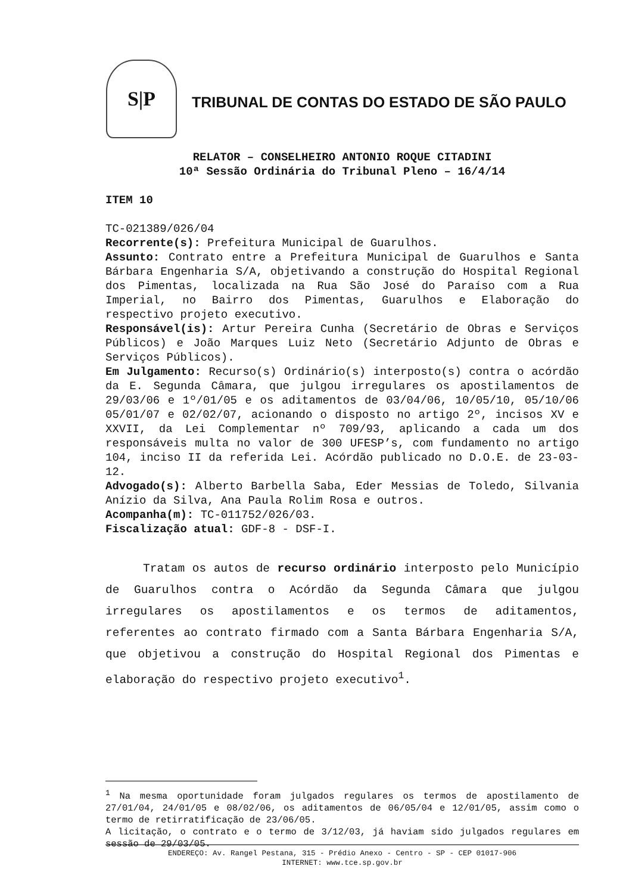S|P
TRIBUNAL DE CONTAS DO ESTADO DE SÃO PAULO
RELATOR – CONSELHEIRO ANTONIO ROQUE CITADINI
10ª Sessão Ordinária do Tribunal Pleno – 16/4/14
ITEM 10
TC-021389/026/04
Recorrente(s): Prefeitura Municipal de Guarulhos.
Assunto: Contrato entre a Prefeitura Municipal de Guarulhos e Santa Bárbara Engenharia S/A, objetivando a construção do Hospital Regional dos Pimentas, localizada na Rua São José do Paraíso com a Rua Imperial, no Bairro dos Pimentas, Guarulhos e Elaboração do respectivo projeto executivo.
Responsável(is): Artur Pereira Cunha (Secretário de Obras e Serviços Públicos) e João Marques Luiz Neto (Secretário Adjunto de Obras e Serviços Públicos).
Em Julgamento: Recurso(s) Ordinário(s) interposto(s) contra o acórdão da E. Segunda Câmara, que julgou irregulares os apostilamentos de 29/03/06 e 1º/01/05 e os aditamentos de 03/04/06, 10/05/10, 05/10/06 05/01/07 e 02/02/07, acionando o disposto no artigo 2º, incisos XV e XXVII, da Lei Complementar nº 709/93, aplicando a cada um dos responsáveis multa no valor de 300 UFESP’s, com fundamento no artigo 104, inciso II da referida Lei. Acórdão publicado no D.O.E. de 23-03-12.
Advogado(s): Alberto Barbella Saba, Eder Messias de Toledo, Silvania Anízio da Silva, Ana Paula Rolim Rosa e outros.
Acompanha(m): TC-011752/026/03.
Fiscalização atual: GDF-8 - DSF-I.
Tratam os autos de recurso ordinário interposto pelo Município de Guarulhos contra o Acórdão da Segunda Câmara que julgou irregulares os apostilamentos e os termos de aditamentos, referentes ao contrato firmado com a Santa Bárbara Engenharia S/A, que objetivou a construção do Hospital Regional dos Pimentas e elaboração do respectivo projeto executivo<sup>1</sup>.
<sup>1</sup> Na mesma oportunidade foram julgados regulares os termos de apostilamento de 27/01/04, 24/01/05 e 08/02/06, os aditamentos de 06/05/04 e 12/01/05, assim como o termo de retirratificação de 23/06/05.
A licitação, o contrato e o termo de 3/12/03, já haviam sido julgados regulares em sessão de 29/03/05.
ENDEREÇO: Av. Rangel Pestana, 315 - Prédio Anexo - Centro - SP - CEP 01017-906
INTERNET: www.tce.sp.gov.br